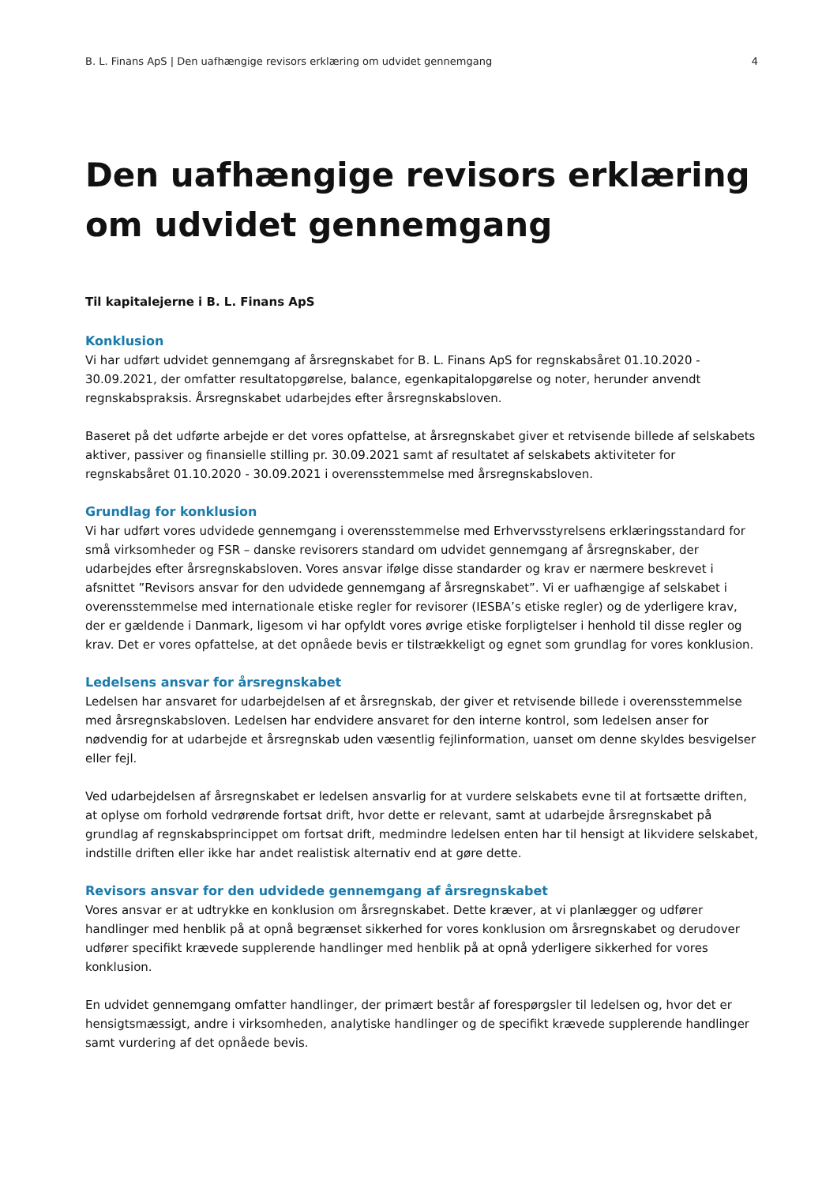B. L. Finans ApS | Den uafhængige revisors erklæring om udvidet gennemgang 4
Den uafhængige revisors erklæring om udvidet gennemgang
Til kapitalejerne i B. L. Finans ApS
Konklusion
Vi har udført udvidet gennemgang af årsregnskabet for B. L. Finans ApS for regnskabsåret 01.10.2020 - 30.09.2021, der omfatter resultatopgørelse, balance, egenkapitalopgørelse og noter, herunder anvendt regnskabspraksis. Årsregnskabet udarbejdes efter årsregnskabsloven.
Baseret på det udførte arbejde er det vores opfattelse, at årsregnskabet giver et retvisende billede af selskabets aktiver, passiver og finansielle stilling pr. 30.09.2021 samt af resultatet af selskabets aktiviteter for regnskabsåret 01.10.2020 - 30.09.2021 i overensstemmelse med årsregnskabsloven.
Grundlag for konklusion
Vi har udført vores udvidede gennemgang i overensstemmelse med Erhvervsstyrelsens erklæringsstandard for små virksomheder og FSR – danske revisorers standard om udvidet gennemgang af årsregnskaber, der udarbejdes efter årsregnskabsloven. Vores ansvar ifølge disse standarder og krav er nærmere beskrevet i afsnittet ”Revisors ansvar for den udvidede gennemgang af årsregnskabet”. Vi er uafhængige af selskabet i overensstemmelse med internationale etiske regler for revisorer (IESBA’s etiske regler) og de yderligere krav, der er gældende i Danmark, ligesom vi har opfyldt vores øvrige etiske forpligtelser i henhold til disse regler og krav. Det er vores opfattelse, at det opnåede bevis er tilstrækkeligt og egnet som grundlag for vores konklusion.
Ledelsens ansvar for årsregnskabet
Ledelsen har ansvaret for udarbejdelsen af et årsregnskab, der giver et retvisende billede i overensstemmelse med årsregnskabsloven. Ledelsen har endvidere ansvaret for den interne kontrol, som ledelsen anser for nødvendig for at udarbejde et årsregnskab uden væsentlig fejlinformation, uanset om denne skyldes besvigelser eller fejl.
Ved udarbejdelsen af årsregnskabet er ledelsen ansvarlig for at vurdere selskabets evne til at fortsætte driften, at oplyse om forhold vedrørende fortsat drift, hvor dette er relevant, samt at udarbejde årsregnskabet på grundlag af regnskabsprincippet om fortsat drift, medmindre ledelsen enten har til hensigt at likvidere selskabet, indstille driften eller ikke har andet realistisk alternativ end at gøre dette.
Revisors ansvar for den udvidede gennemgang af årsregnskabet
Vores ansvar er at udtrykke en konklusion om årsregnskabet. Dette kræver, at vi planlægger og udfører handlinger med henblik på at opnå begrænset sikkerhed for vores konklusion om årsregnskabet og derudover udfører specifikt krævede supplerende handlinger med henblik på at opnå yderligere sikkerhed for vores konklusion.
En udvidet gennemgang omfatter handlinger, der primært består af forespørgsler til ledelsen og, hvor det er hensigtsmæssigt, andre i virksomheden, analytiske handlinger og de specifikt krævede supplerende handlinger samt vurdering af det opnåede bevis.